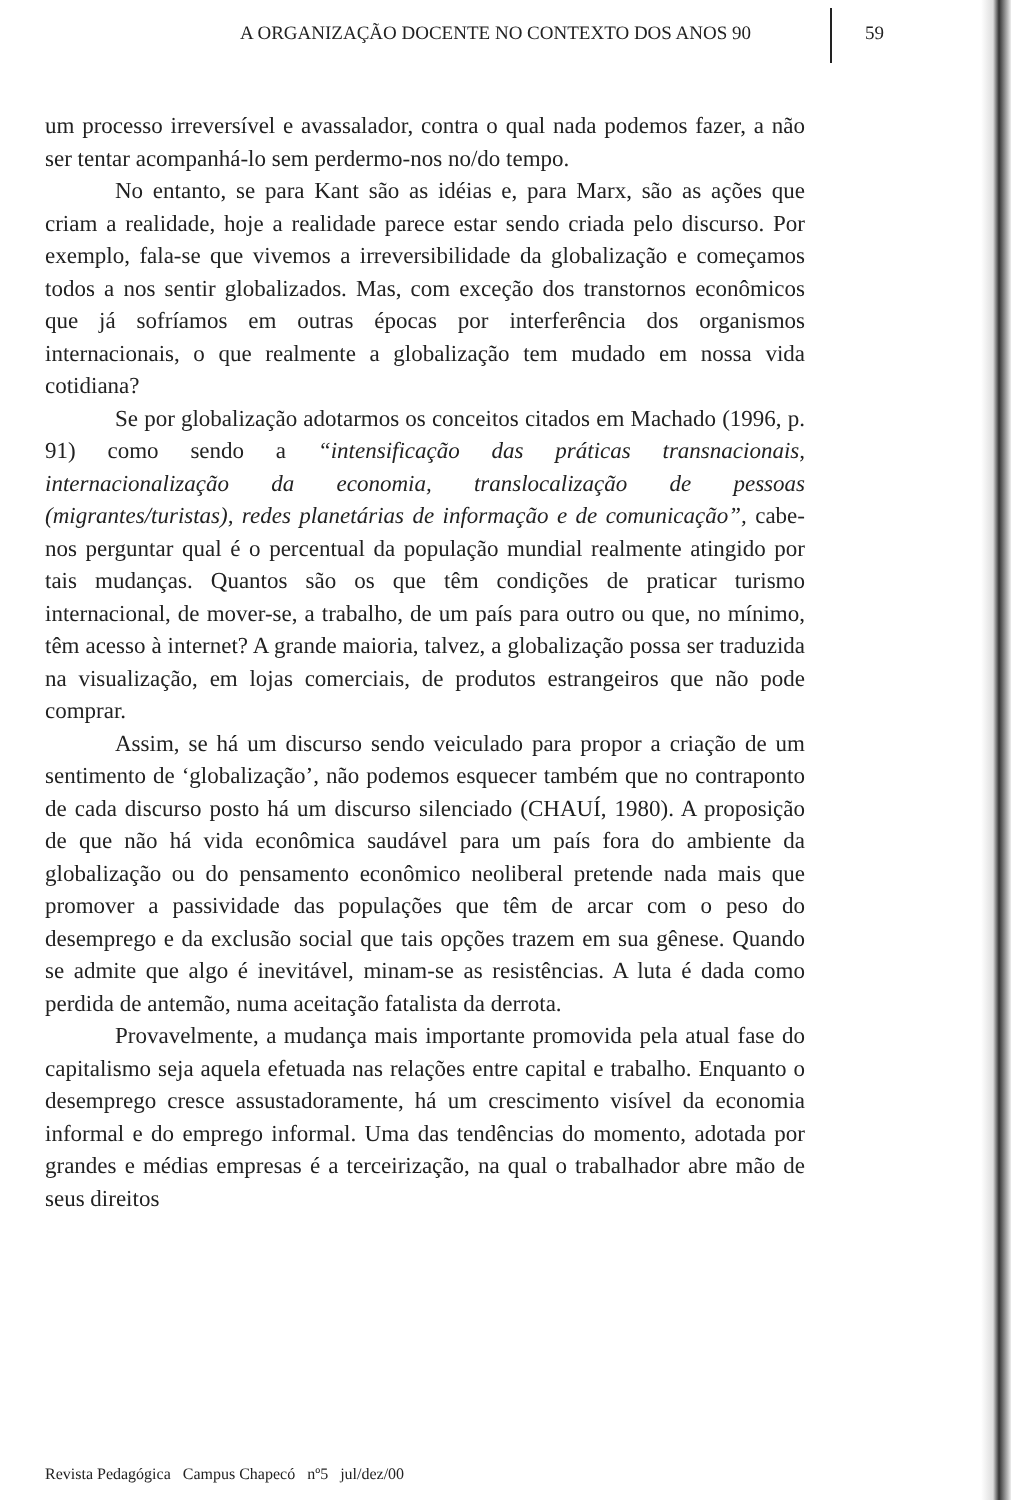A ORGANIZAÇÃO DOCENTE NO CONTEXTO DOS ANOS 90
59
um processo irreversível e avassalador, contra o qual nada podemos fazer, a não ser tentar acompanhá-lo sem perdermo-nos no/do tempo.
No entanto, se para Kant são as idéias e, para Marx, são as ações que criam a realidade, hoje a realidade parece estar sendo criada pelo discurso. Por exemplo, fala-se que vivemos a irreversibilidade da globalização e começamos todos a nos sentir globalizados. Mas, com exceção dos transtornos econômicos que já sofríamos em outras épocas por interferência dos organismos internacionais, o que realmente a globalização tem mudado em nossa vida cotidiana?
Se por globalização adotarmos os conceitos citados em Machado (1996, p. 91) como sendo a “intensificação das práticas transnacionais, internacionalização da economia, translocalização de pessoas (migrantes/turistas), redes planetárias de informação e de comunicação”, cabe-nos perguntar qual é o percentual da população mundial realmente atingido por tais mudanças. Quantos são os que têm condições de praticar turismo internacional, de mover-se, a trabalho, de um país para outro ou que, no mínimo, têm acesso à internet? A grande maioria, talvez, a globalização possa ser traduzida na visualização, em lojas comerciais, de produtos estrangeiros que não pode comprar.
Assim, se há um discurso sendo veiculado para propor a criação de um sentimento de ‘globalização’, não podemos esquecer também que no contraponto de cada discurso posto há um discurso silenciado (CHAUÍ, 1980). A proposição de que não há vida econômica saudável para um país fora do ambiente da globalização ou do pensamento econômico neoliberal pretende nada mais que promover a passividade das populações que têm de arcar com o peso do desemprego e da exclusão social que tais opções trazem em sua gênese. Quando se admite que algo é inevitável, minam-se as resistências. A luta é dada como perdida de antemão, numa aceitação fatalista da derrota.
Provavelmente, a mudança mais importante promovida pela atual fase do capitalismo seja aquela efetuada nas relações entre capital e trabalho. Enquanto o desemprego cresce assustadoramente, há um crescimento visível da economia informal e do emprego informal. Uma das tendências do momento, adotada por grandes e médias empresas é a terceirização, na qual o trabalhador abre mão de seus direitos
Revista Pedagógica Campus Chapecó nº5 jul/dez/00